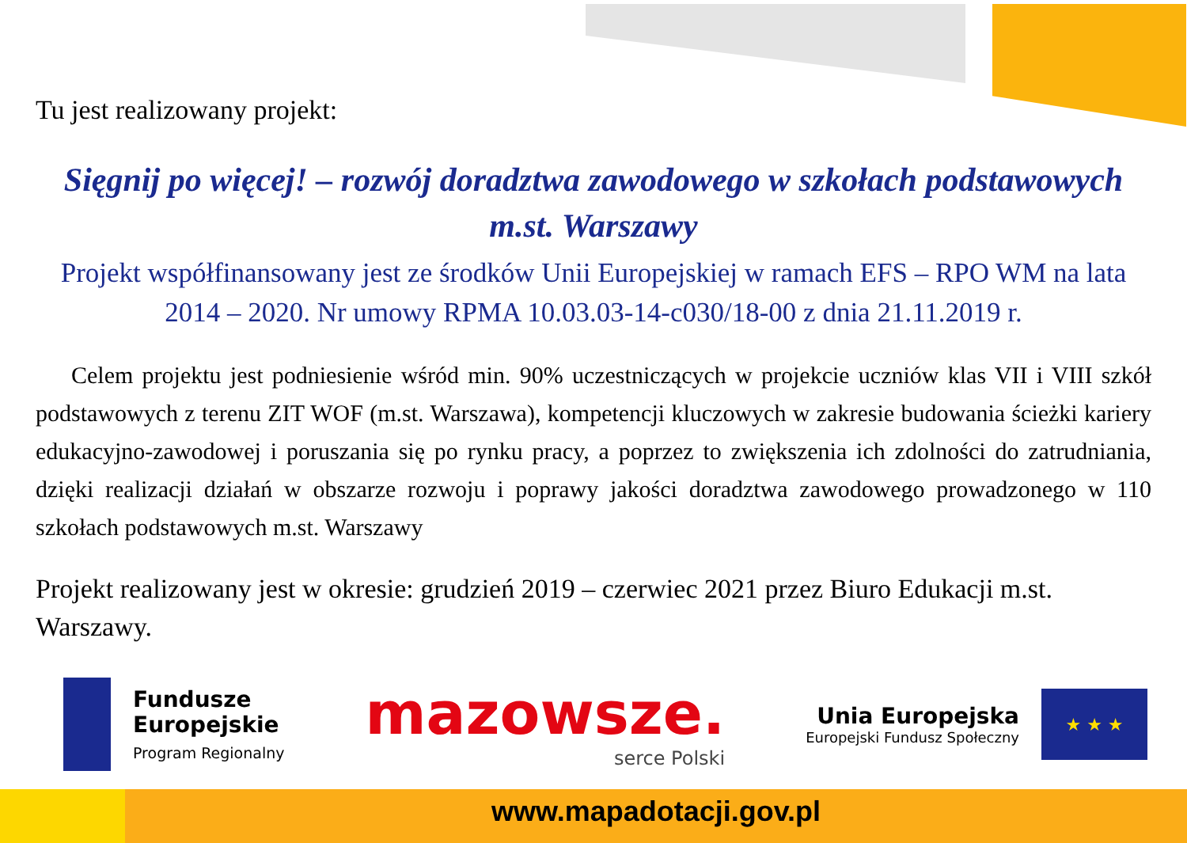Tu jest realizowany projekt:
Sięgnij po więcej! – rozwój doradztwa zawodowego w szkołach podstawowych m.st. Warszawy
Projekt współfinansowany jest ze środków Unii Europejskiej w ramach EFS – RPO WM na lata 2014 – 2020. Nr umowy RPMA 10.03.03-14-c030/18-00 z dnia 21.11.2019 r.
Celem projektu jest podniesienie wśród min. 90% uczestniczących w projekcie uczniów klas VII i VIII szkół podstawowych z terenu ZIT WOF (m.st. Warszawa), kompetencji kluczowych w zakresie budowania ścieżki kariery edukacyjno-zawodowej i poruszania się po rynku pracy, a poprzez to zwiększenia ich zdolności do zatrudniania, dzięki realizacji działań w obszarze rozwoju i poprawy jakości doradztwa zawodowego prowadzonego w 110 szkołach podstawowych m.st. Warszawy
Projekt realizowany jest w okresie: grudzień 2019 – czerwiec 2021 przez Biuro Edukacji m.st. Warszawy.
Fundusze
Europejskie
Program Regionalny
mazowsze.
serce Polski
Unia Europejska
Europejski Fundusz Społeczny
★ ★ ★
www.mapadotacji.gov.pl